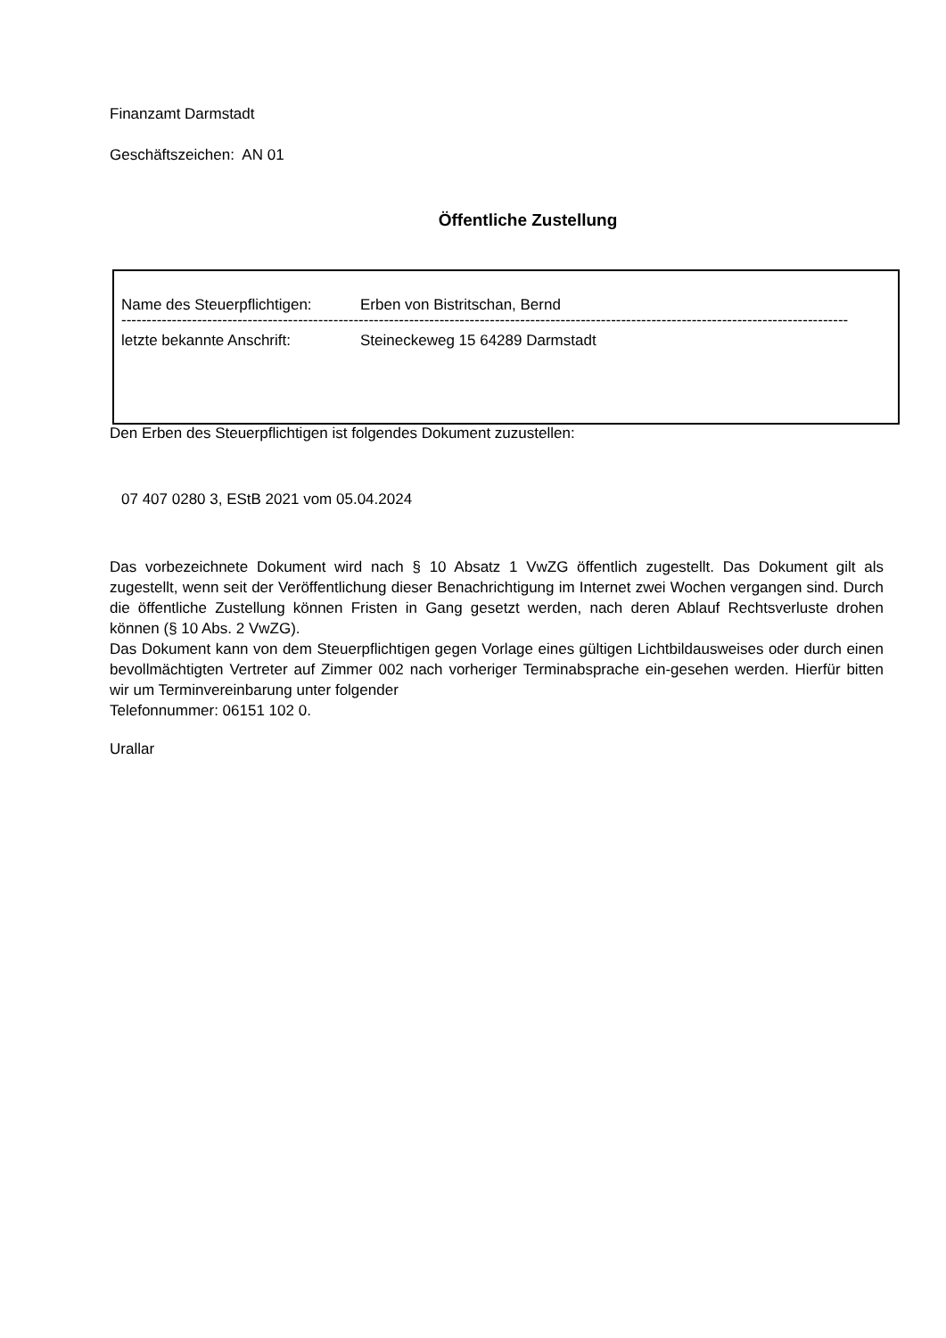Finanzamt Darmstadt
Geschäftszeichen: AN 01
Öffentliche Zustellung
Name des Steuerpflichtigen: Erben von Bistritschan, Bernd
------------------------------------------------------------------------------------------------------------------------------------------------
letzte bekannte Anschrift: Steineckeweg 15 64289 Darmstadt
Den Erben des Steuerpflichtigen ist folgendes Dokument zuzustellen:
07 407 0280 3, EStB 2021 vom 05.04.2024
Das vorbezeichnete Dokument wird nach § 10 Absatz 1 VwZG öffentlich zugestellt. Das Dokument gilt als zugestellt, wenn seit der Veröffentlichung dieser Benachrichtigung im Internet zwei Wochen vergangen sind. Durch die öffentliche Zustellung können Fristen in Gang gesetzt werden, nach deren Ablauf Rechtsverluste drohen können (§ 10 Abs. 2 VwZG).
Das Dokument kann von dem Steuerpflichtigen gegen Vorlage eines gültigen Lichtbildausweises oder durch einen bevollmächtigten Vertreter auf Zimmer 002 nach vorheriger Terminabsprache ein-gesehen werden. Hierfür bitten wir um Terminvereinbarung unter folgender
Telefonnummer: 06151 102 0.
Urallar